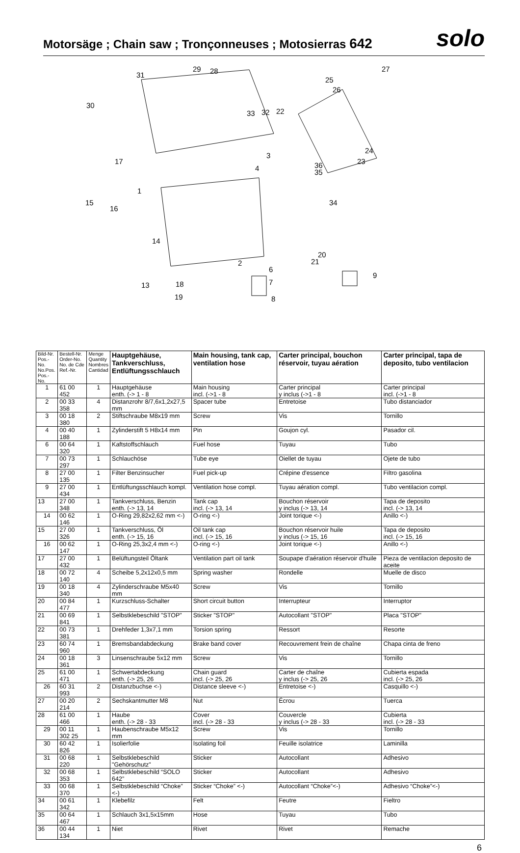Motorsäge ; Chain saw ; Tronçonneuses ; Motosierras 642
solo
31
29 28 27
25
26
30
33 32 22
3
4
24
23 36
35
17
1
34 15
16
14
20
21 2
6
9
7 13 18
8 19
| Bild-Nr. Pos.-No. No.Pos. Pos.-No. | Bestell-Nr. Order-No. No. de Cde Ref.-Nr. | Menge Quantity Nombres Cantidad | Hauptgehäuse, Tankverschluss, Entlüftungsschlauch | Main housing, tank cap, ventilation hose | Carter principal, bouchon réservoir, tuyau aération | Carter principal, tapa de deposito, tubo ventilacion |
| --- | --- | --- | --- | --- | --- | --- |
| 1 | 61 00 452 | 1 | Hauptgehäuse enth. (-> 1 - 8 | Main housing incl. (->1 - 8 | Carter principal y inclus (->1 - 8 | Carter principal incl. (->1 - 8 |
| 2 | 00 33 358 | 4 | Distanzrohr 8/7,6x1,2x27,5 mm | Spacer tube | Entretoise | Tubo distanciador |
| 3 | 00 18 380 | 2 | Stiftschraube M8x19 mm | Screw | Vis | Tornillo |
| 4 | 00 40 188 | 1 | Zylinderstift 5 H8x14 mm | Pin | Goujon cyl. | Pasador cil. |
| 6 | 00 64 320 | 1 | Kaftstoffschlauch | Fuel hose | Tuyau | Tubo |
| 7 | 00 73 297 | 1 | Schlauchöse | Tube eye | Oiellet de tuyau | Ojete de tubo |
| 8 | 27 00 135 | 1 | Filter Benzinsucher | Fuel pick-up | Crépine d'essence | Filtro gasolina |
| 9 | 27 00 434 | 1 | Entlüftungsschlauch kompl. | Ventilation hose compl. | Tuyau aération compl. | Tubo ventilacion compl. |
| 13 | 27 00 348 | 1 | Tankverschluss, Benzin enth. (-> 13, 14 | Tank cap incl. (-> 13, 14 | Bouchon réservoir y inclus (-> 13, 14 | Tapa de deposito incl. (-> 13, 14 |
| 14 | 00 62 146 | 1 | O-Ring 29,82x2,62 mm <-) | O-ring <-) | Joint torique <-) | Anillo <-) |
| 15 | 27 00 326 | 1 | Tankverschluss, Öl enth. (-> 15, 16 | Oil tank cap incl. (-> 15, 16 | Bouchon réservoir huile y inclus (-> 15, 16 | Tapa de deposito incl. (-> 15, 16 |
| 16 | 00 62 147 | 1 | O-Ring 25,3x2,4 mm <-) | O-ring <-) | Joint torique <-) | Anillo <-) |
| 17 | 27 00 432 | 1 | Belüftungsteil Öltank | Ventilation part oil tank | Soupape d'aération réservoir d'huile | Pieza de ventilacion deposito de aceite |
| 18 | 00 72 140 | 4 | Scheibe 5,2x12x0,5 mm | Spring washer | Rondelle | Muelle de disco |
| 19 | 00 18 340 | 4 | Zylinderschraube M5x40 mm | Screw | Vis | Tornillo |
| 20 | 00 84 477 | 1 | Kurzschluss-Schalter | Short circuit button | Interrupteur | Interruptor |
| 21 | 00 69 841 | 1 | Selbstklebeschild "STOP" | Sticker "STOP" | Autocollant "STOP" | Placa "STOP" |
| 22 | 00 73 381 | 1 | Drehfeder 1,3x7,1 mm | Torsion spring | Ressort | Resorte |
| 23 | 60 74 960 | 1 | Bremsbandabdeckung | Brake band cover | Recouvrement frein de chaîne | Chapa cinta de freno |
| 24 | 00 18 361 | 3 | Linsenschraube 5x12 mm | Screw | Vis | Tornillo |
| 25 | 61 00 471 | 1 | Schwertabdeckung enth. (-> 25, 26 | Chain guard incl. (-> 25, 26 | Carter de chaîne y inclus (-> 25, 26 | Cubierta espada incl. (-> 25, 26 |
| 26 | 60 31 993 | 2 | Distanzbuchse <-) | Distance sleeve <-) | Entretoise <-) | Casquillo <-) |
| 27 | 00 20 214 | 2 | Sechskantmutter M8 | Nut | Écrou | Tuerca |
| 28 | 61 00 466 | 1 | Haube enth. (-> 28 - 33 | Cover incl. (-> 28 - 33 | Couvercle y inclus (-> 28 - 33 | Cubierta incl. (-> 28 - 33 |
| 29 | 00 11 302 25 | 1 | Haubenschraube M5x12 mm | Screw | Vis | Tornillo |
| 30 | 60 42 826 | 1 | Isolierfolie | Isolating foil | Feuille isolatrice | Laminilla |
| 31 | 00 68 220 | 1 | Selbstklebeschild "Gehörschutz" | Sticker | Autocollant | Adhesivo |
| 32 | 00 68 353 | 1 | Selbstklebeschild “SOLO 642” | Sticker | Autocollant | Adhesivo |
| 33 | 00 68 370 | 1 | Selbstklebeschild “Choke” <-) | Sticker “Choke” <-) | Autocollant “Choke”<-) | Adhesivo “Choke”<-) |
| 34 | 00 61 342 | 1 | Klebefilz | Felt | Feutre | Fieltro |
| 35 | 00 64 467 | 1 | Schlauch 3x1,5x15mm | Hose | Tuyau | Tubo |
| 36 | 00 44 134 | 1 | Niet | Rivet | Rivet | Remache |
6